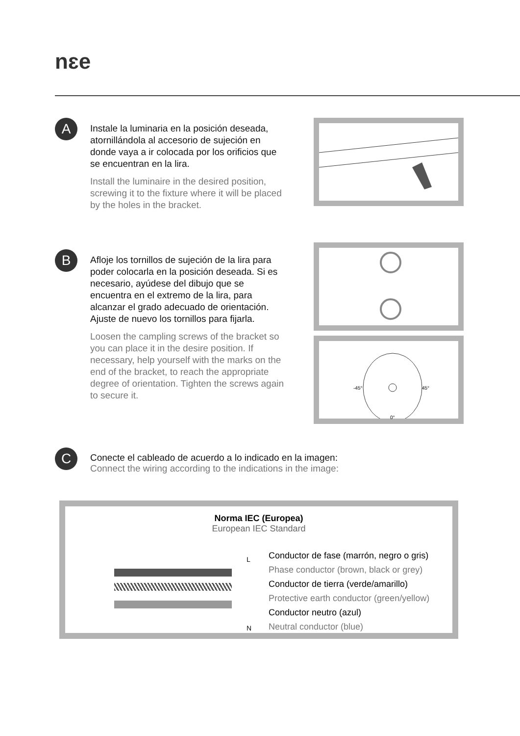nɛe
A
Instale la luminaria en la posición deseada, atornillándola al accesorio de sujeción en donde vaya a ir colocada por los orificios que se encuentran en la lira.
Install the luminaire in the desired position, screwing it to the fixture where it will be placed by the holes in the bracket.
B
Afloje los tornillos de sujeción de la lira para poder colocarla en la posición deseada. Si es necesario, ayúdese del dibujo que se encuentra en el extremo de la lira, para alcanzar el grado adecuado de orientación. Ajuste de nuevo los tornillos para fijarla.
Loosen the campling screws of the bracket so you can place it in the desire position. If necessary, help yourself with the marks on the end of the bracket, to reach the appropriate degree of orientation. Tighten the screws again to secure it.
-45° 45°
0°
C
Conecte el cableado de acuerdo a lo indicado en la imagen:
Connect the wiring according to the indications in the image:
Norma IEC (Europea)
European IEC Standard
L
N
Conductor de fase (marrón, negro o gris)
Phase conductor (brown, black or grey)
Conductor de tierra (verde/amarillo)
Protective earth conductor (green/yellow)
Conductor neutro (azul)
Neutral conductor (blue)